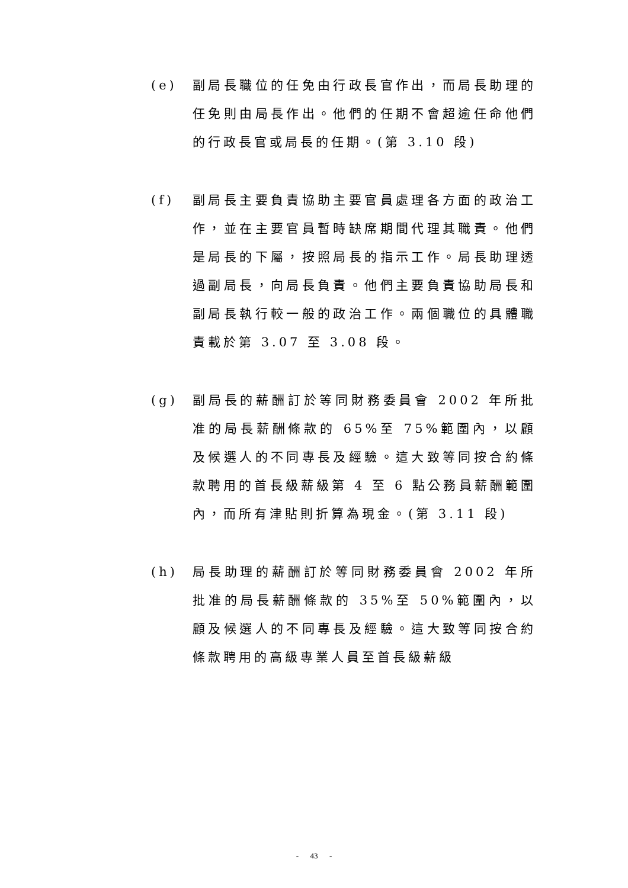(e) 副局長職位的任免由行政長官作出，而局長助理的任免則由局長作出。他們的任期不會超逾任命他們的行政長官或局長的任期。(第 3.10 段)
(f) 副局長主要負責協助主要官員處理各方面的政治工作，並在主要官員暫時缺席期間代理其職責。他們是局長的下屬，按照局長的指示工作。局長助理透過副局長，向局長負責。他們主要負責協助局長和副局長執行較一般的政治工作。兩個職位的具體職責載於第 3.07 至 3.08 段。
(g) 副局長的薪酬訂於等同財務委員會 2002 年所批准的局長薪酬條款的 65%至 75%範圍內，以顧及候選人的不同專長及經驗。這大致等同按合約條款聘用的首長級薪級第 4 至 6 點公務員薪酬範圍內，而所有津貼則折算為現金。(第 3.11 段)
(h) 局長助理的薪酬訂於等同財務委員會 2002 年所批准的局長薪酬條款的 35%至 50%範圍內，以顧及候選人的不同專長及經驗。這大致等同按合約條款聘用的高級專業人員至首長級薪級
- 43 -